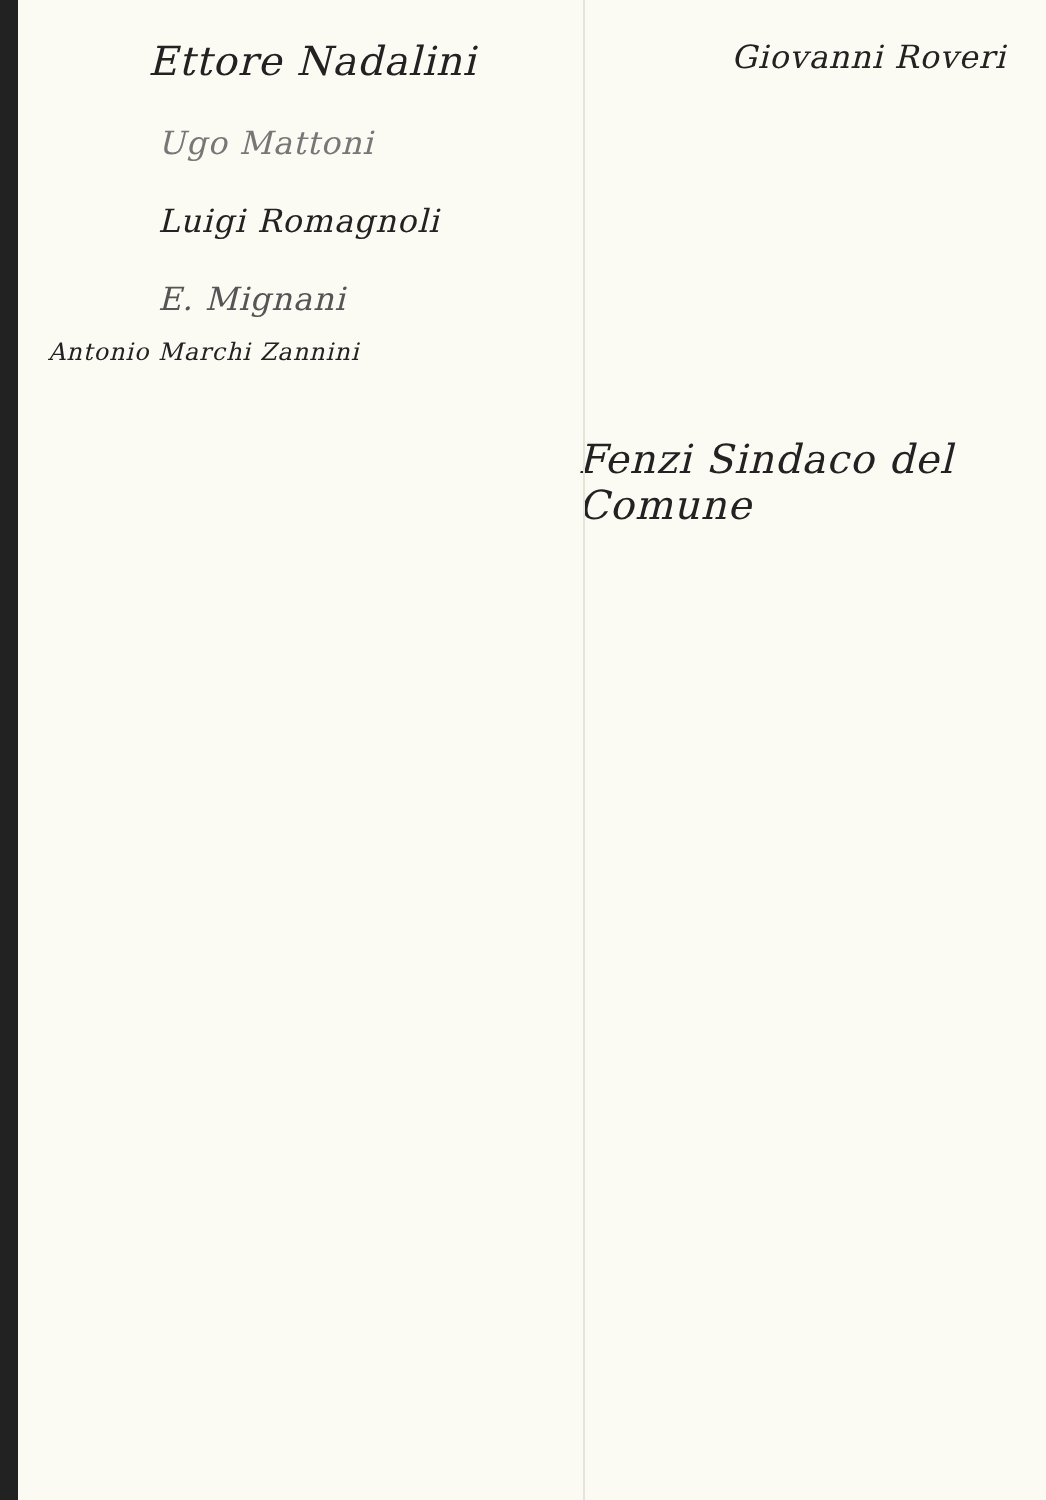Ettore Nadalini
Giovanni Roveri
Ugo Mattoni
Luigi Romagnoli
E. Mignani
Antonio Marchi Zannini
Fenzi Sindaco del
Comune